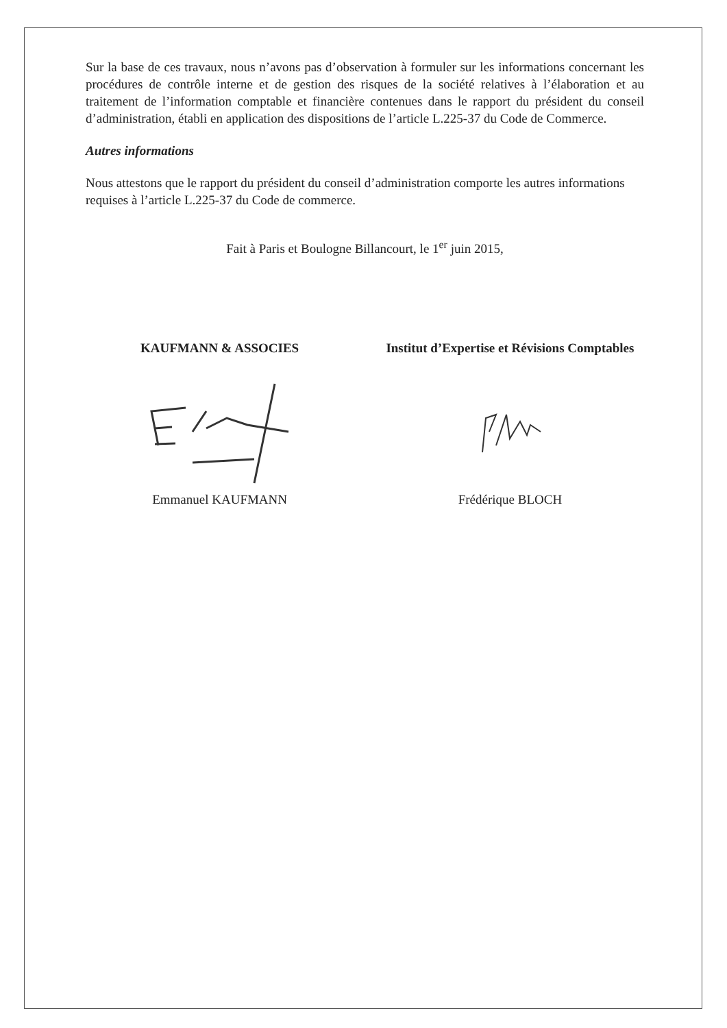Sur la base de ces travaux, nous n’avons pas d’observation à formuler sur les informations concernant les procédures de contrôle interne et de gestion des risques de la société relatives à l’élaboration et au traitement de l’information comptable et financière contenues dans le rapport du président du conseil d’administration, établi en application des dispositions de l’article L.225-37 du Code de Commerce.
Autres informations
Nous attestons que le rapport du président du conseil d’administration comporte les autres informations requises à l’article L.225-37 du Code de commerce.
Fait à Paris et Boulogne Billancourt, le 1<sup>er</sup> juin 2015,
KAUFMANN & ASSOCIES
Emmanuel KAUFMANN
Institut d’Expertise et Révisions Comptables
Frédérique BLOCH